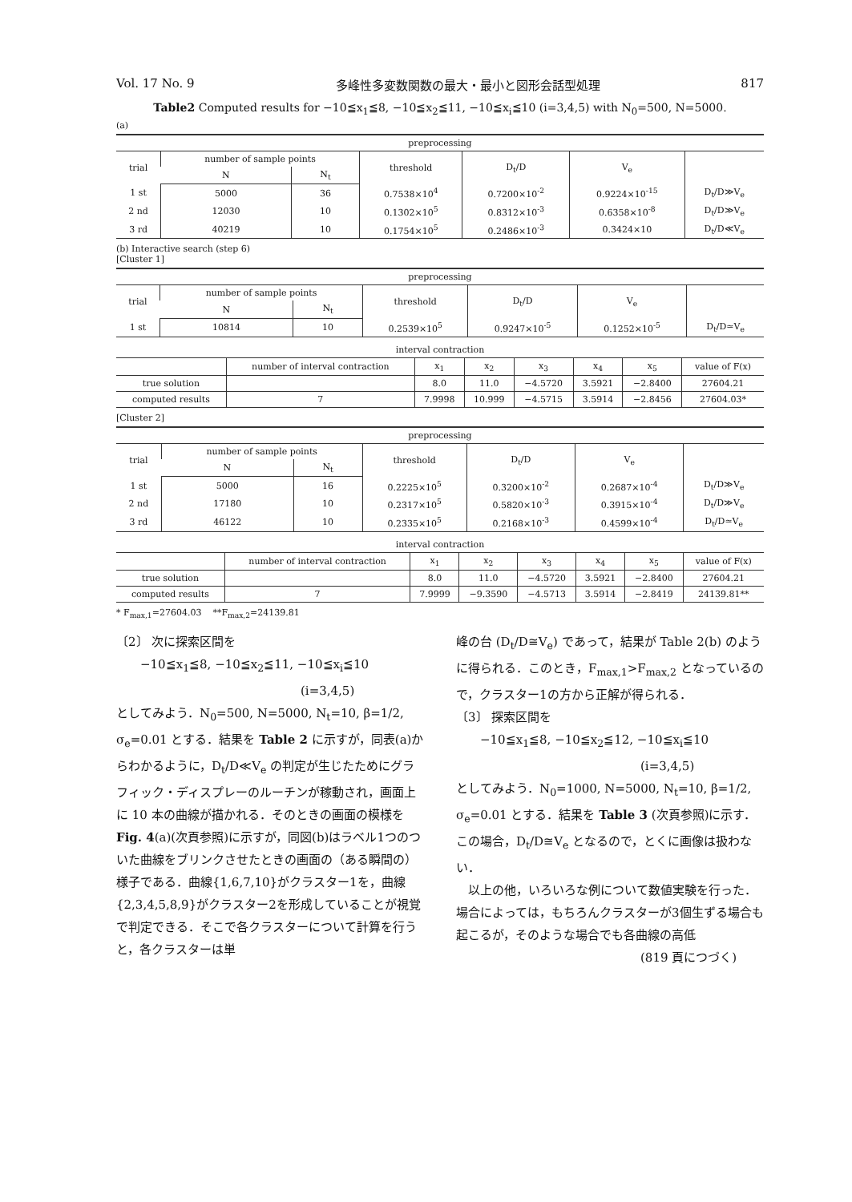Vol. 17 No. 9 多峰性多変数関数の最大・最小と図形会話型処理 817
Table2 Computed results for −10≦x<sub>1</sub>≦8, −10≦x<sub>2</sub>≦11, −10≦x<sub>i</sub>≦10 (i=3,4,5) with N<sub>0</sub>=500, N=5000.
(a)
| preprocessing | | | | | | |
| --- | --- | --- | --- | --- | --- | --- |
| trial | number of sample points | | threshold | D<sub>t</sub>/D | V<sub>e</sub> | |
| | N | N<sub>t</sub> | | | | |
| 1 st | 5000 | 36 | 0.7538×10<sup>4</sup> | 0.7200×10<sup>-2</sup> | 0.9224×10<sup>-15</sup> | D<sub>t</sub>/D≫V<sub>e</sub> |
| 2 nd | 12030 | 10 | 0.1302×10<sup>5</sup> | 0.8312×10<sup>-3</sup> | 0.6358×10<sup>-8</sup> | D<sub>t</sub>/D≫V<sub>e</sub> |
| 3 rd | 40219 | 10 | 0.1754×10<sup>5</sup> | 0.2486×10<sup>-3</sup> | 0.3424×10 | D<sub>t</sub>/D≪V<sub>e</sub> |
(b) Interactive search (step 6)
[Cluster 1]
| preprocessing | | | | | | |
| --- | --- | --- | --- | --- | --- | --- |
| trial | number of sample points | | threshold | D<sub>t</sub>/D | V<sub>e</sub> | |
| | N | N<sub>t</sub> | | | | |
| 1 st | 10814 | 10 | 0.2539×10<sup>5</sup> | 0.9247×10<sup>-5</sup> | 0.1252×10<sup>-5</sup> | D<sub>t</sub>/D≃V<sub>e</sub> |
| interval contraction | | | | | | | |
| --- | --- | --- | --- | --- | --- | --- | --- |
| | number of interval contraction | x<sub>1</sub> | x<sub>2</sub> | x<sub>3</sub> | x<sub>4</sub> | x<sub>5</sub> | value of F(x) |
| true solution | | 8.0 | 11.0 | −4.5720 | 3.5921 | −2.8400 | 27604.21 |
| computed results | 7 | 7.9998 | 10.999 | −4.5715 | 3.5914 | −2.8456 | 27604.03* |
[Cluster 2]
| preprocessing | | | | | | |
| --- | --- | --- | --- | --- | --- | --- |
| trial | number of sample points | | threshold | D<sub>t</sub>/D | V<sub>e</sub> | |
| | N | N<sub>t</sub> | | | | |
| 1 st | 5000 | 16 | 0.2225×10<sup>5</sup> | 0.3200×10<sup>-2</sup> | 0.2687×10<sup>-4</sup> | D<sub>t</sub>/D≫V<sub>e</sub> |
| 2 nd | 17180 | 10 | 0.2317×10<sup>5</sup> | 0.5820×10<sup>-3</sup> | 0.3915×10<sup>-4</sup> | D<sub>t</sub>/D≫V<sub>e</sub> |
| 3 rd | 46122 | 10 | 0.2335×10<sup>5</sup> | 0.2168×10<sup>-3</sup> | 0.4599×10<sup>-4</sup> | D<sub>t</sub>/D≃V<sub>e</sub> |
| interval contraction | | | | | | | |
| --- | --- | --- | --- | --- | --- | --- | --- |
| | number of interval contraction | x<sub>1</sub> | x<sub>2</sub> | x<sub>3</sub> | x<sub>4</sub> | x<sub>5</sub> | value of F(x) |
| true solution | | 8.0 | 11.0 | −4.5720 | 3.5921 | −2.8400 | 27604.21 |
| computed results | 7 | 7.9999 | −9.3590 | −4.5713 | 3.5914 | −2.8419 | 24139.81** |
* F<sub>max,1</sub>=27604.03 **F<sub>max,2</sub>=24139.81
〔2〕 次に探索区間を
−10≦x<sub>1</sub>≦8, −10≦x<sub>2</sub>≦11, −10≦x<sub>i</sub>≦10
(i=3,4,5)
としてみよう．N<sub>0</sub>=500, N=5000, N<sub>t</sub>=10, β=1/2, σ<sub>e</sub>=0.01 とする．結果を Table 2 に示すが，同表(a)からわかるように，D<sub>t</sub>/D≪V<sub>e</sub> の判定が生じたためにグラフィック・ディスプレーのルーチンが稼動され，画面上に 10 本の曲線が描かれる．そのときの画面の模様を Fig. 4(a)(次頁参照)に示すが，同図(b)はラベル1つのついた曲線をブリンクさせたときの画面の（ある瞬間の）様子である．曲線{1,6,7,10}がクラスター1を，曲線{2,3,4,5,8,9}がクラスター2を形成していることが視覚で判定できる．そこで各クラスターについて計算を行うと，各クラスターは単
峰の台 (D<sub>t</sub>/D≅V<sub>e</sub>) であって，結果が Table 2(b) のように得られる．このとき，F<sub>max,1</sub>>F<sub>max,2</sub> となっているので，クラスター1の方から正解が得られる．
〔3〕 探索区間を
−10≦x<sub>1</sub>≦8, −10≦x<sub>2</sub>≦12, −10≦x<sub>i</sub>≦10
(i=3,4,5)
としてみよう．N<sub>0</sub>=1000, N=5000, N<sub>t</sub>=10, β=1/2, σ<sub>e</sub>=0.01 とする．結果を Table 3 (次頁参照)に示す．この場合，D<sub>t</sub>/D≅V<sub>e</sub> となるので，とくに画像は扱わない．
　以上の他，いろいろな例について数値実験を行った．場合によっては，もちろんクラスターが3個生ずる場合も起こるが，そのような場合でも各曲線の高低
(819 頁につづく)